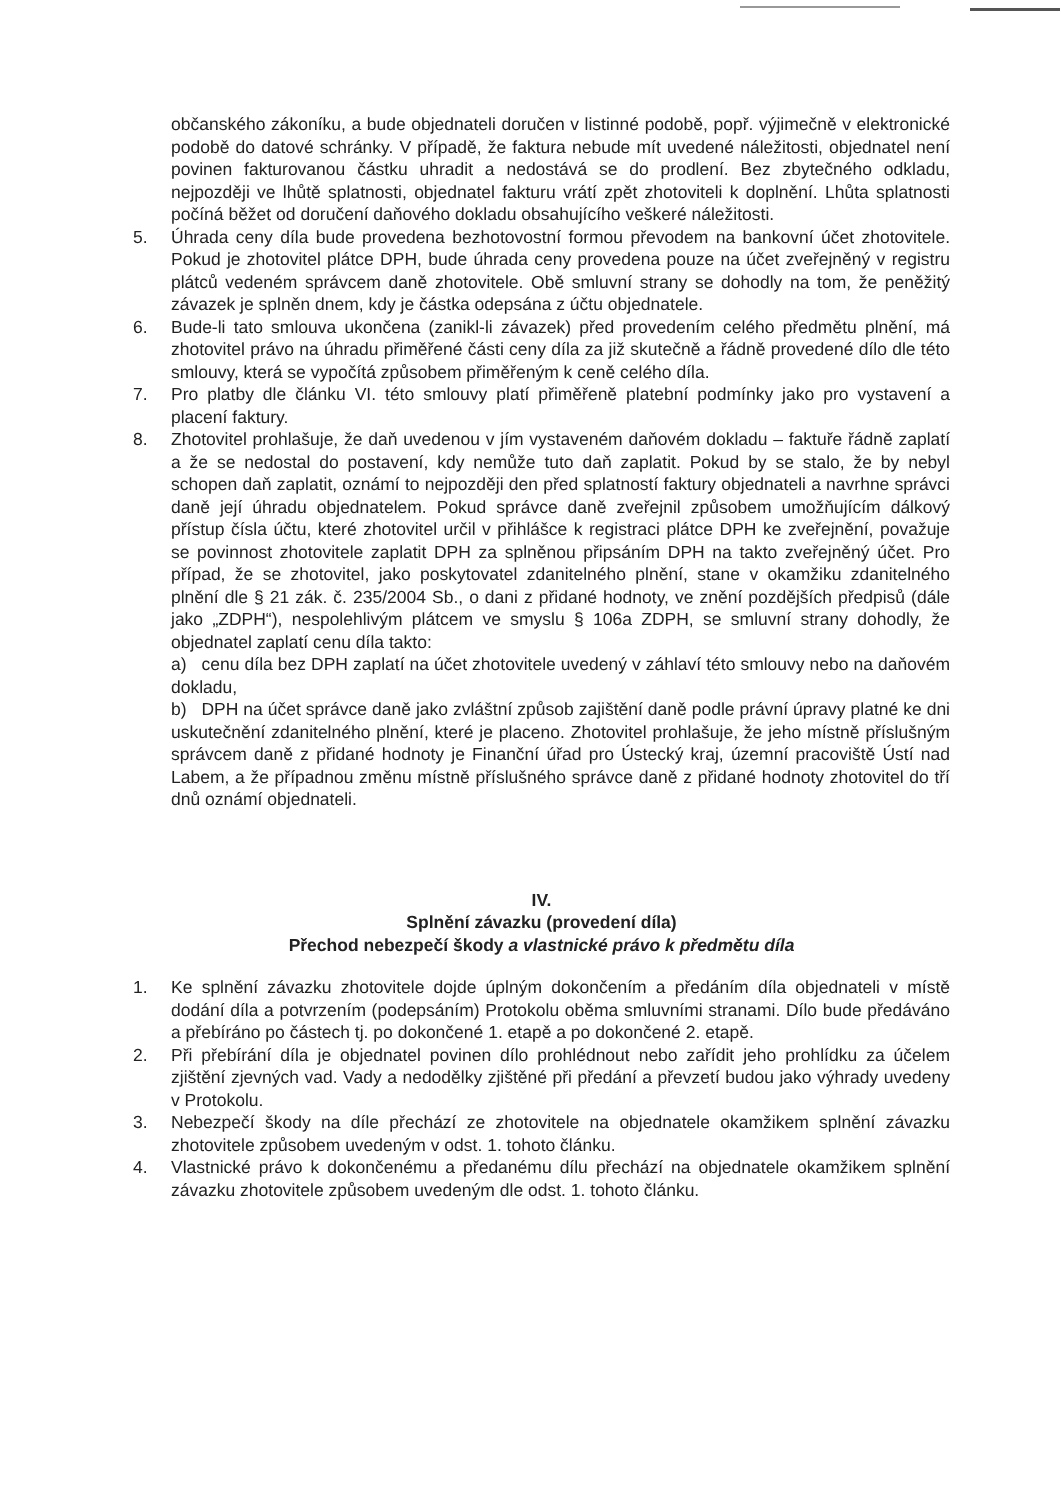občanského zákoníku, a bude objednateli doručen v listinné podobě, popř. výjimečně v elektronické podobě do datové schránky. V případě, že faktura nebude mít uvedené náležitosti, objednatel není povinen fakturovanou částku uhradit a nedostává se do prodlení. Bez zbytečného odkladu, nejpozději ve lhůtě splatnosti, objednatel fakturu vrátí zpět zhotoviteli k doplnění. Lhůta splatnosti počíná běžet od doručení daňového dokladu obsahujícího veškeré náležitosti.
5. Úhrada ceny díla bude provedena bezhotovostní formou převodem na bankovní účet zhotovitele. Pokud je zhotovitel plátce DPH, bude úhrada ceny provedena pouze na účet zveřejněný v registru plátců vedeném správcem daně zhotovitele. Obě smluvní strany se dohodly na tom, že peněžitý závazek je splněn dnem, kdy je částka odepsána z účtu objednatele.
6. Bude-li tato smlouva ukončena (zanikl-li závazek) před provedením celého předmětu plnění, má zhotovitel právo na úhradu přiměřené části ceny díla za již skutečně a řádně provedené dílo dle této smlouvy, která se vypočítá způsobem přiměřeným k ceně celého díla.
7. Pro platby dle článku VI. této smlouvy platí přiměřeně platební podmínky jako pro vystavení a placení faktury.
8. Zhotovitel prohlašuje, že daň uvedenou v jím vystaveném daňovém dokladu – faktuře řádně zaplatí a že se nedostal do postavení, kdy nemůže tuto daň zaplatit. Pokud by se stalo, že by nebyl schopen daň zaplatit, oznámí to nejpozději den před splatností faktury objednateli a navrhne správci daně její úhradu objednatelem. Pokud správce daně zveřejnil způsobem umožňujícím dálkový přístup čísla účtu, které zhotovitel určil v přihlášce k registraci plátce DPH ke zveřejnění, považuje se povinnost zhotovitele zaplatit DPH za splněnou připsáním DPH na takto zveřejněný účet. Pro případ, že se zhotovitel, jako poskytovatel zdanitelného plnění, stane v okamžiku zdanitelného plnění dle § 21 zák. č. 235/2004 Sb., o dani z přidané hodnoty, ve znění pozdějších předpisů (dále jako „ZDPH“), nespolehlivým plátcem ve smyslu § 106a ZDPH, se smluvní strany dohodly, že objednatel zaplatí cenu díla takto:
a) cenu díla bez DPH zaplatí na účet zhotovitele uvedený v záhlaví této smlouvy nebo na daňovém dokladu,
b) DPH na účet správce daně jako zvláštní způsob zajištění daně podle právní úpravy platné ke dni uskutečnění zdanitelného plnění, které je placeno. Zhotovitel prohlašuje, že jeho místně příslušným správcem daně z přidané hodnoty je Finanční úřad pro Ústecký kraj, územní pracoviště Ústí nad Labem, a že případnou změnu místně příslušného správce daně z přidané hodnoty zhotovitel do tří dnů oznámí objednateli.
IV.
Splnění závazku (provedení díla)
Přechod nebezpečí škody a vlastnické právo k předmětu díla
1. Ke splnění závazku zhotovitele dojde úplným dokončením a předáním díla objednateli v místě dodání díla a potvrzením (podepsáním) Protokolu oběma smluvními stranami. Dílo bude předáváno a přebíráno po částech tj. po dokončené 1. etapě a po dokončené 2. etapě.
2. Při přebírání díla je objednatel povinen dílo prohlédnout nebo zařídit jeho prohlídku za účelem zjištění zjevných vad. Vady a nedodělky zjištěné při předání a převzetí budou jako výhrady uvedeny v Protokolu.
3. Nebezpečí škody na díle přechází ze zhotovitele na objednatele okamžikem splnění závazku zhotovitele způsobem uvedeným v odst. 1. tohoto článku.
4. Vlastnické právo k dokončenému a předanému dílu přechází na objednatele okamžikem splnění závazku zhotovitele způsobem uvedeným dle odst. 1. tohoto článku.